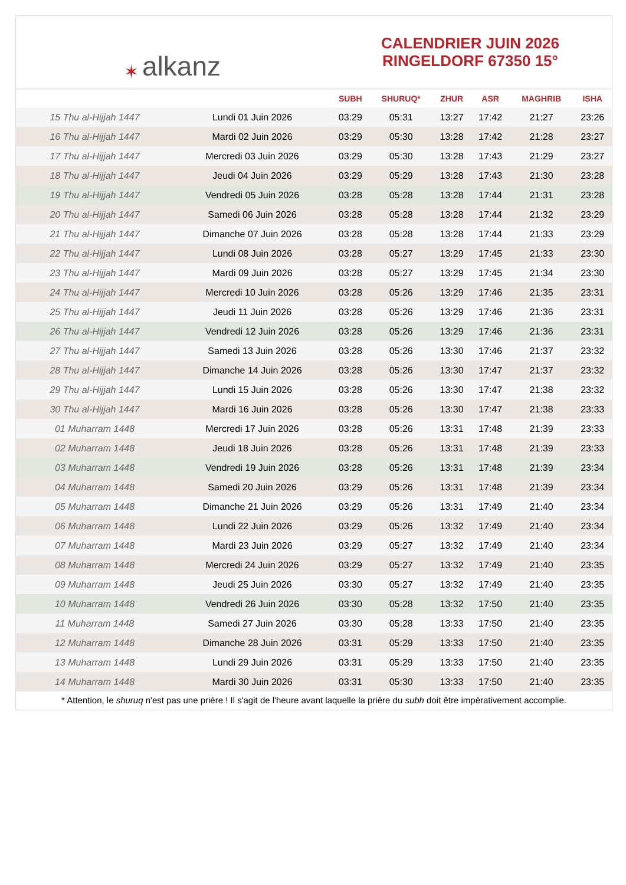✶ alkanz
CALENDRIER JUIN 2026
RINGELDORF 67350 15°
| | | SUBH | SHURUQ* | ZHUR | ASR | MAGHRIB | ISHA |
| --- | --- | --- | --- | --- | --- | --- | --- |
| 15 Thu al-Hijjah 1447 | Lundi 01 Juin 2026 | 03:29 | 05:31 | 13:27 | 17:42 | 21:27 | 23:26 |
| 16 Thu al-Hijjah 1447 | Mardi 02 Juin 2026 | 03:29 | 05:30 | 13:28 | 17:42 | 21:28 | 23:27 |
| 17 Thu al-Hijjah 1447 | Mercredi 03 Juin 2026 | 03:29 | 05:30 | 13:28 | 17:43 | 21:29 | 23:27 |
| 18 Thu al-Hijjah 1447 | Jeudi 04 Juin 2026 | 03:29 | 05:29 | 13:28 | 17:43 | 21:30 | 23:28 |
| 19 Thu al-Hijjah 1447 | Vendredi 05 Juin 2026 | 03:28 | 05:28 | 13:28 | 17:44 | 21:31 | 23:28 |
| 20 Thu al-Hijjah 1447 | Samedi 06 Juin 2026 | 03:28 | 05:28 | 13:28 | 17:44 | 21:32 | 23:29 |
| 21 Thu al-Hijjah 1447 | Dimanche 07 Juin 2026 | 03:28 | 05:28 | 13:28 | 17:44 | 21:33 | 23:29 |
| 22 Thu al-Hijjah 1447 | Lundi 08 Juin 2026 | 03:28 | 05:27 | 13:29 | 17:45 | 21:33 | 23:30 |
| 23 Thu al-Hijjah 1447 | Mardi 09 Juin 2026 | 03:28 | 05:27 | 13:29 | 17:45 | 21:34 | 23:30 |
| 24 Thu al-Hijjah 1447 | Mercredi 10 Juin 2026 | 03:28 | 05:26 | 13:29 | 17:46 | 21:35 | 23:31 |
| 25 Thu al-Hijjah 1447 | Jeudi 11 Juin 2026 | 03:28 | 05:26 | 13:29 | 17:46 | 21:36 | 23:31 |
| 26 Thu al-Hijjah 1447 | Vendredi 12 Juin 2026 | 03:28 | 05:26 | 13:29 | 17:46 | 21:36 | 23:31 |
| 27 Thu al-Hijjah 1447 | Samedi 13 Juin 2026 | 03:28 | 05:26 | 13:30 | 17:46 | 21:37 | 23:32 |
| 28 Thu al-Hijjah 1447 | Dimanche 14 Juin 2026 | 03:28 | 05:26 | 13:30 | 17:47 | 21:37 | 23:32 |
| 29 Thu al-Hijjah 1447 | Lundi 15 Juin 2026 | 03:28 | 05:26 | 13:30 | 17:47 | 21:38 | 23:32 |
| 30 Thu al-Hijjah 1447 | Mardi 16 Juin 2026 | 03:28 | 05:26 | 13:30 | 17:47 | 21:38 | 23:33 |
| 01 Muharram 1448 | Mercredi 17 Juin 2026 | 03:28 | 05:26 | 13:31 | 17:48 | 21:39 | 23:33 |
| 02 Muharram 1448 | Jeudi 18 Juin 2026 | 03:28 | 05:26 | 13:31 | 17:48 | 21:39 | 23:33 |
| 03 Muharram 1448 | Vendredi 19 Juin 2026 | 03:28 | 05:26 | 13:31 | 17:48 | 21:39 | 23:34 |
| 04 Muharram 1448 | Samedi 20 Juin 2026 | 03:29 | 05:26 | 13:31 | 17:48 | 21:39 | 23:34 |
| 05 Muharram 1448 | Dimanche 21 Juin 2026 | 03:29 | 05:26 | 13:31 | 17:49 | 21:40 | 23:34 |
| 06 Muharram 1448 | Lundi 22 Juin 2026 | 03:29 | 05:26 | 13:32 | 17:49 | 21:40 | 23:34 |
| 07 Muharram 1448 | Mardi 23 Juin 2026 | 03:29 | 05:27 | 13:32 | 17:49 | 21:40 | 23:34 |
| 08 Muharram 1448 | Mercredi 24 Juin 2026 | 03:29 | 05:27 | 13:32 | 17:49 | 21:40 | 23:35 |
| 09 Muharram 1448 | Jeudi 25 Juin 2026 | 03:30 | 05:27 | 13:32 | 17:49 | 21:40 | 23:35 |
| 10 Muharram 1448 | Vendredi 26 Juin 2026 | 03:30 | 05:28 | 13:32 | 17:50 | 21:40 | 23:35 |
| 11 Muharram 1448 | Samedi 27 Juin 2026 | 03:30 | 05:28 | 13:33 | 17:50 | 21:40 | 23:35 |
| 12 Muharram 1448 | Dimanche 28 Juin 2026 | 03:31 | 05:29 | 13:33 | 17:50 | 21:40 | 23:35 |
| 13 Muharram 1448 | Lundi 29 Juin 2026 | 03:31 | 05:29 | 13:33 | 17:50 | 21:40 | 23:35 |
| 14 Muharram 1448 | Mardi 30 Juin 2026 | 03:31 | 05:30 | 13:33 | 17:50 | 21:40 | 23:35 |
* Attention, le shuruq n'est pas une prière ! Il s'agit de l'heure avant laquelle la prière du subh doit être impérativement accomplie.